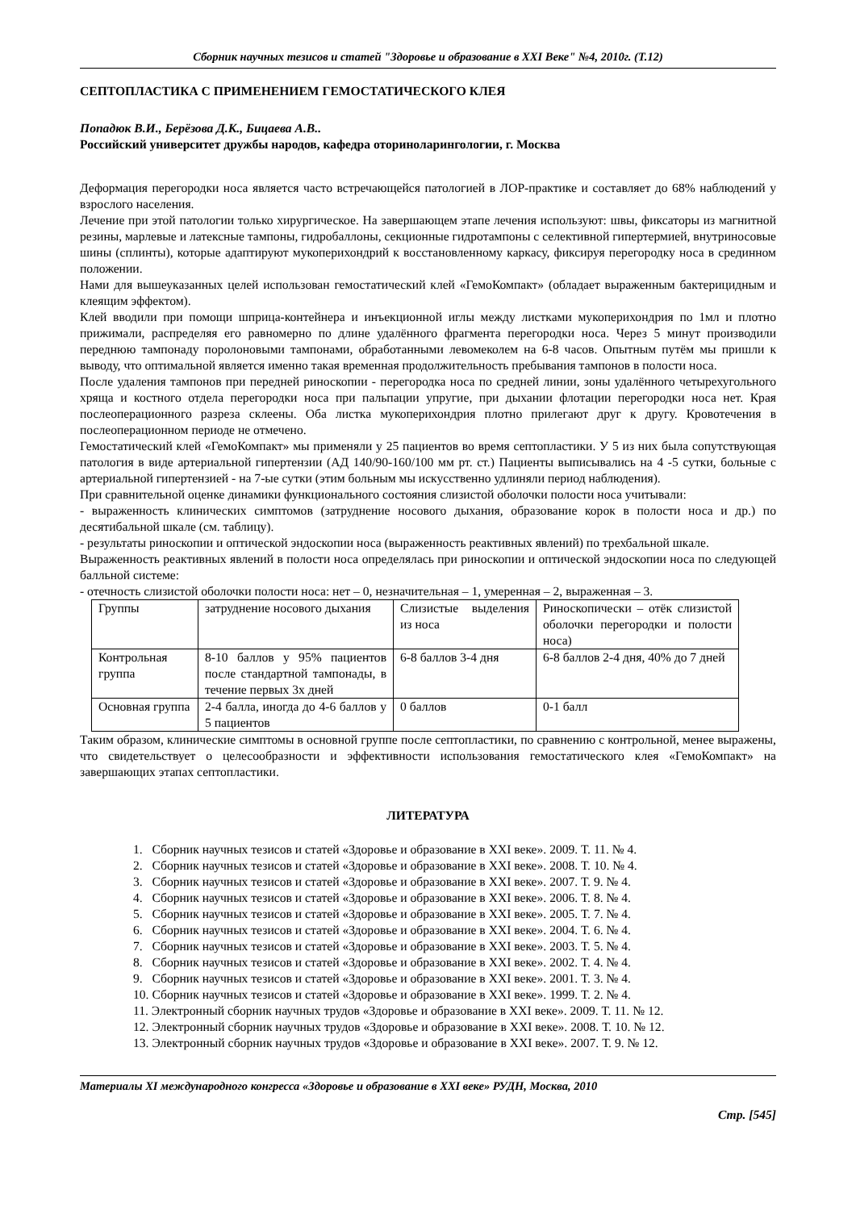Сборник научных тезисов и статей "Здоровье и образование в XXI Веке" №4, 2010г. (Т.12)
СЕПТОПЛАСТИКА С ПРИМЕНЕНИЕМ ГЕМОСТАТИЧЕСКОГО КЛЕЯ
Попадюк В.И., Берёзова Д.К., Бицаева А.В..
Российский университет дружбы народов, кафедра оториноларингологии, г. Москва
Деформация перегородки носа является часто встречающейся патологией в ЛОР-практике и составляет до 68% наблюдений у взрослого населения.
Лечение при этой патологии только хирургическое. На завершающем этапе лечения используют: швы, фиксаторы из магнитной резины, марлевые и латексные тампоны, гидробаллоны, секционные гидротампоны с селективной гипертермией, внутриносовые шины (сплинты), которые адаптируют мукоперихондрий к восстановленному каркасу, фиксируя перегородку носа в срединном положении.
Нами для вышеуказанных целей использован гемостатический клей «ГемоКомпакт» (обладает выраженным бактерицидным и клеящим эффектом).
Клей вводили при помощи шприца-контейнера и инъекционной иглы между листками мукоперихондрия по 1мл и плотно прижимали, распределяя его равномерно по длине удалённого фрагмента перегородки носа. Через 5 минут производили переднюю тампонаду поролоновыми тампонами, обработанными левомеколем на 6-8 часов. Опытным путём мы пришли к выводу, что оптимальной является именно такая временная продолжительность пребывания тампонов в полости носа.
После удаления тампонов при передней риноскопии - перегородка носа по средней линии, зоны удалённого четырехугольного хряща и костного отдела перегородки носа при пальпации упругие, при дыхании флотации перегородки носа нет. Края послеоперационного разреза склеены. Оба листка мукоперихондрия плотно прилегают друг к другу. Кровотечения в послеоперационном периоде не отмечено.
Гемостатический клей «ГемоКомпакт» мы применяли у 25 пациентов во время септопластики. У 5 из них была сопутствующая патология в виде артериальной гипертензии (АД 140/90-160/100 мм рт. ст.) Пациенты выписывались на 4 -5 сутки, больные с артериальной гипертензией - на 7-ые сутки (этим больным мы искусственно удлиняли период наблюдения).
При сравнительной оценке динамики функционального состояния слизистой оболочки полости носа учитывали:
- выраженность клинических симптомов (затруднение носового дыхания, образование корок в полости носа и др.) по десятибальной шкале (см. таблицу).
- результаты риноскопии и оптической эндоскопии носа (выраженность реактивных явлений) по трехбальной шкале.
Выраженность реактивных явлений в полости носа определялась при риноскопии и оптической эндоскопии носа по следующей балльной системе:
- отечность слизистой оболочки полости носа: нет – 0, незначительная – 1, умеренная – 2, выраженная – 3.
| Группы | затруднение носового дыхания | Слизистые выделения из носа | Риноскопически – отёк слизистой оболочки перегородки и полости носа) |
| Контрольная группа | 8-10 баллов у 95% пациентов после стандартной тампонады, в течение первых 3х дней | 6-8 баллов 3-4 дня | 6-8 баллов 2-4 дня, 40% до 7 дней |
| Основная группа | 2-4 балла, иногда до 4-6 баллов у 5 пациентов | 0 баллов | 0-1 балл |
Таким образом, клинические симптомы в основной группе после септопластики, по сравнению с контрольной, менее выражены, что свидетельствует о целесообразности и эффективности использования гемостатического клея «ГемоКомпакт» на завершающих этапах септопластики.
ЛИТЕРАТУРА
1. Сборник научных тезисов и статей «Здоровье и образование в XXI веке». 2009. Т. 11. № 4.
2. Сборник научных тезисов и статей «Здоровье и образование в XXI веке». 2008. Т. 10. № 4.
3. Сборник научных тезисов и статей «Здоровье и образование в XXI веке». 2007. Т. 9. № 4.
4. Сборник научных тезисов и статей «Здоровье и образование в XXI веке». 2006. Т. 8. № 4.
5. Сборник научных тезисов и статей «Здоровье и образование в XXI веке». 2005. Т. 7. № 4.
6. Сборник научных тезисов и статей «Здоровье и образование в XXI веке». 2004. Т. 6. № 4.
7. Сборник научных тезисов и статей «Здоровье и образование в XXI веке». 2003. Т. 5. № 4.
8. Сборник научных тезисов и статей «Здоровье и образование в XXI веке». 2002. Т. 4. № 4.
9. Сборник научных тезисов и статей «Здоровье и образование в XXI веке». 2001. Т. 3. № 4.
10. Сборник научных тезисов и статей «Здоровье и образование в XXI веке». 1999. Т. 2. № 4.
11. Электронный сборник научных трудов «Здоровье и образование в XXI веке». 2009. Т. 11. № 12.
12. Электронный сборник научных трудов «Здоровье и образование в XXI веке». 2008. Т. 10. № 12.
13. Электронный сборник научных трудов «Здоровье и образование в XXI веке». 2007. Т. 9. № 12.
Материалы XI международного конгресса «Здоровье и образование в XXI веке» РУДН, Москва, 2010
Стр. [545]